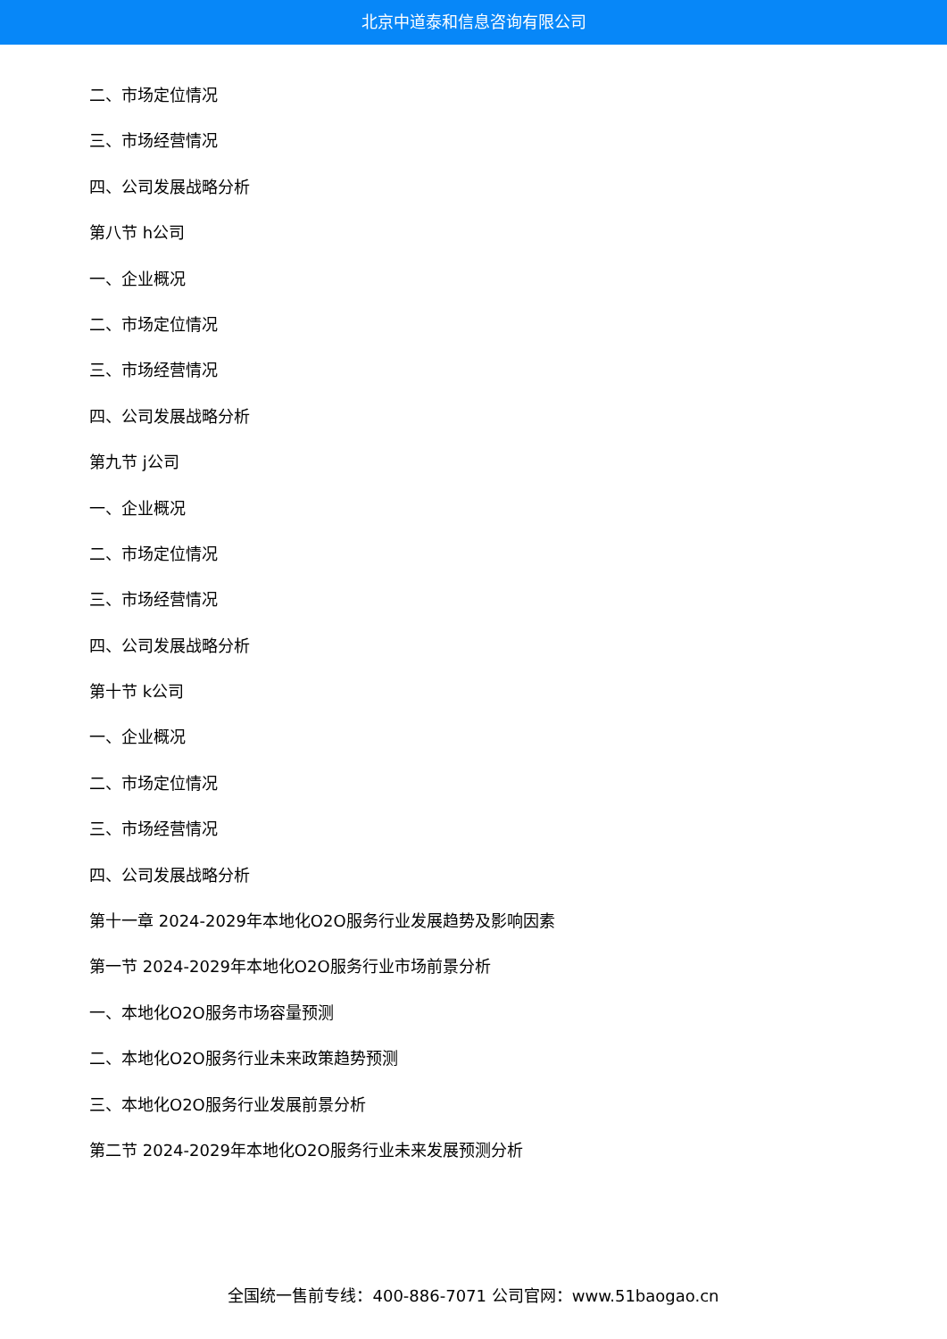北京中道泰和信息咨询有限公司
二、市场定位情况
三、市场经营情况
四、公司发展战略分析
第八节 h公司
一、企业概况
二、市场定位情况
三、市场经营情况
四、公司发展战略分析
第九节 j公司
一、企业概况
二、市场定位情况
三、市场经营情况
四、公司发展战略分析
第十节 k公司
一、企业概况
二、市场定位情况
三、市场经营情况
四、公司发展战略分析
第十一章 2024-2029年本地化O2O服务行业发展趋势及影响因素
第一节 2024-2029年本地化O2O服务行业市场前景分析
一、本地化O2O服务市场容量预测
二、本地化O2O服务行业未来政策趋势预测
三、本地化O2O服务行业发展前景分析
第二节 2024-2029年本地化O2O服务行业未来发展预测分析
全国统一售前专线：400-886-7071 公司官网：www.51baogao.cn